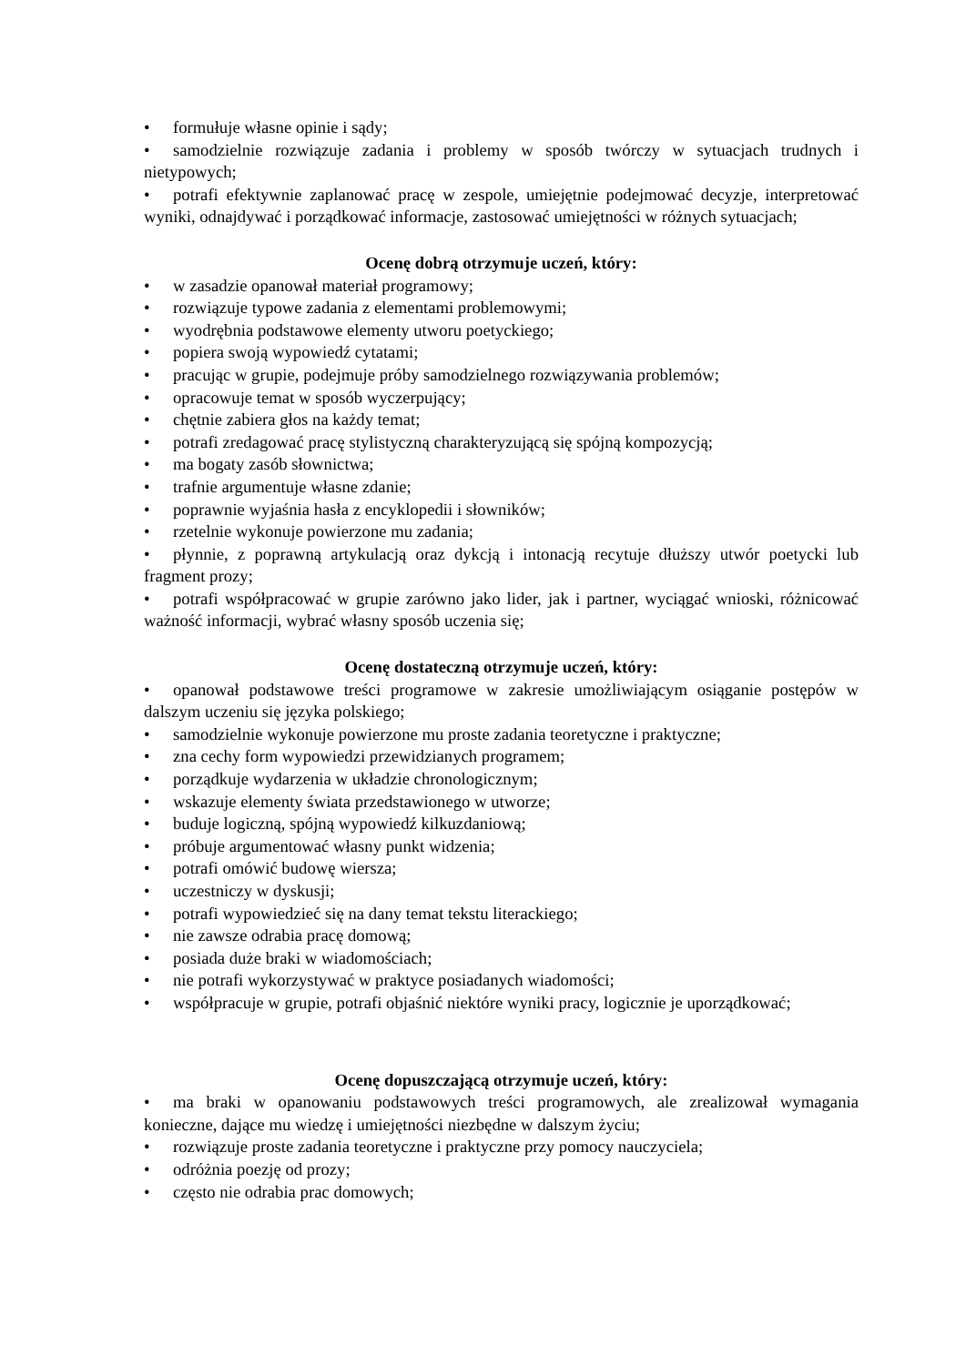• formułuje własne opinie i sądy;
• samodzielnie rozwiązuje zadania i problemy w sposób twórczy w sytuacjach trudnych i nietypowych;
• potrafi efektywnie zaplanować pracę w zespole, umiejętnie podejmować decyzje, interpretować wyniki, odnajdywać i porządkować informacje, zastosować umiejętności w różnych sytuacjach;
Ocenę dobrą otrzymuje uczeń, który:
• w zasadzie opanował materiał programowy;
• rozwiązuje typowe zadania z elementami problemowymi;
• wyodrębnia podstawowe elementy utworu poetyckiego;
• popiera swoją wypowiedź cytatami;
• pracując w grupie, podejmuje próby samodzielnego rozwiązywania problemów;
• opracowuje temat w sposób wyczerpujący;
• chętnie zabiera głos na każdy temat;
• potrafi zredagować pracę stylistyczną charakteryzującą się spójną kompozycją;
• ma bogaty zasób słownictwa;
• trafnie argumentuje własne zdanie;
• poprawnie wyjaśnia hasła z encyklopedii i słowników;
• rzetelnie wykonuje powierzone mu zadania;
• płynnie, z poprawną artykulacją oraz dykcją i intonacją recytuje dłuższy utwór poetycki lub fragment prozy;
• potrafi współpracować w grupie zarówno jako lider, jak i partner, wyciągać wnioski, różnicować ważność informacji, wybrać własny sposób uczenia się;
Ocenę dostateczną otrzymuje uczeń, który:
• opanował podstawowe treści programowe w zakresie umożliwiającym osiąganie postępów w dalszym uczeniu się języka polskiego;
• samodzielnie wykonuje powierzone mu proste zadania teoretyczne i praktyczne;
• zna cechy form wypowiedzi przewidzianych programem;
• porządkuje wydarzenia w układzie chronologicznym;
• wskazuje elementy świata przedstawionego w utworze;
• buduje logiczną, spójną wypowiedź kilkuzdaniową;
• próbuje argumentować własny punkt widzenia;
• potrafi omówić budowę wiersza;
• uczestniczy w dyskusji;
• potrafi wypowiedzieć się na dany temat tekstu literackiego;
• nie zawsze odrabia pracę domową;
• posiada duże braki w wiadomościach;
• nie potrafi wykorzystywać w praktyce posiadanych wiadomości;
• współpracuje w grupie, potrafi objaśnić niektóre wyniki pracy, logicznie je uporządkować;
Ocenę dopuszczającą otrzymuje uczeń, który:
• ma braki w opanowaniu podstawowych treści programowych, ale zrealizował wymagania konieczne, dające mu wiedzę i umiejętności niezbędne w dalszym życiu;
• rozwiązuje proste zadania teoretyczne i praktyczne przy pomocy nauczyciela;
• odróżnia poezję od prozy;
• często nie odrabia prac domowych;